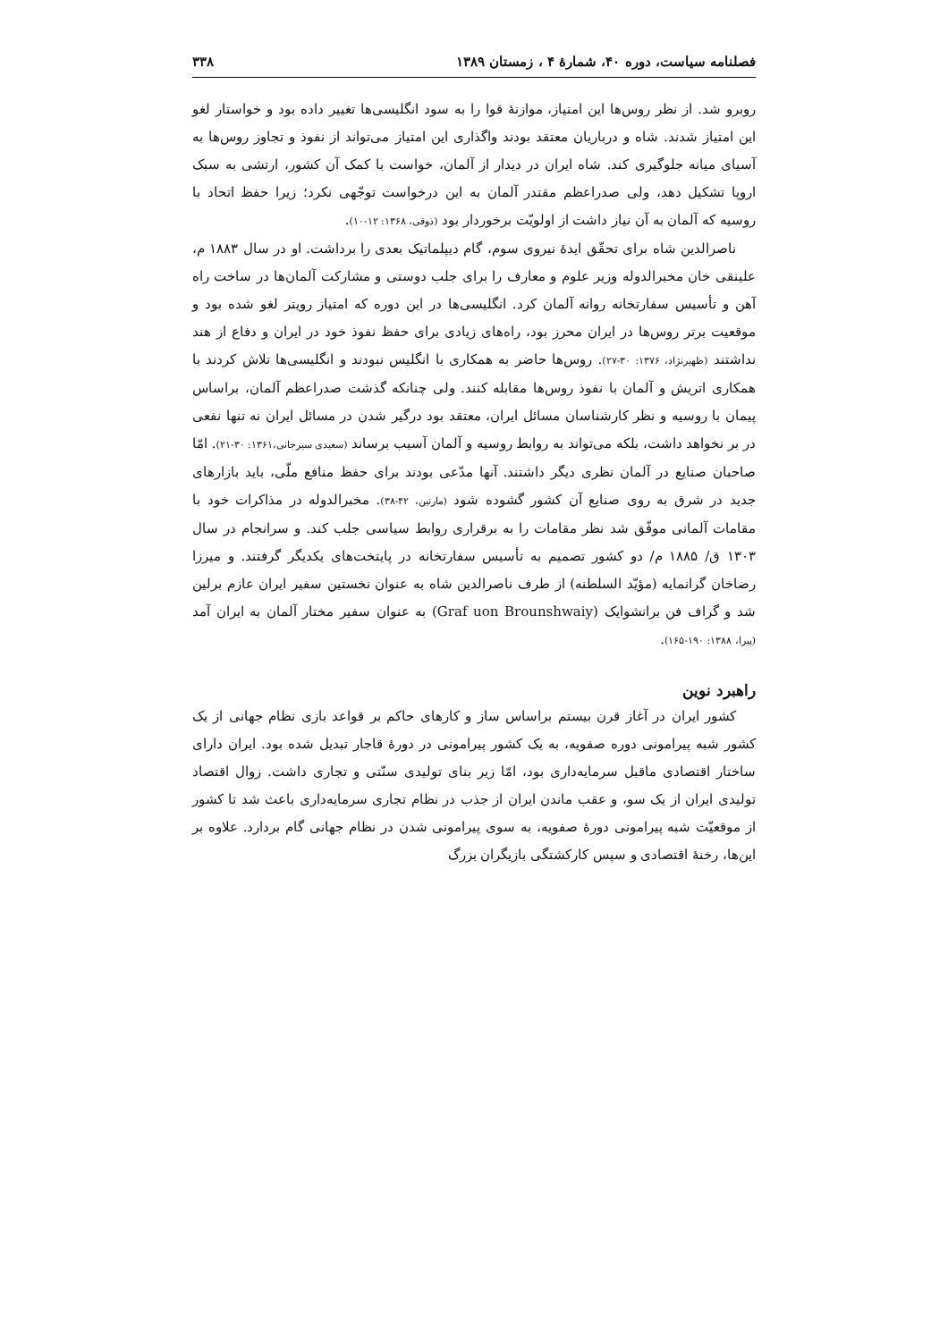فصلنامه سیاست، دوره ۴۰، شمارهٔ ۴ ، زمستان ۱۳۸۹ ۳۳۸
روبرو شد. از نظر روس‌ها این امتیاز، موازنهٔ قوا را به سود انگلیسی‌ها تغییر داده بود و خواستار لغو این امتیاز شدند. شاه و درباریان معتقد بودند واگذاری این امتیاز می‌تواند از نفوذ و تجاوز روس‌ها به آسیای میانه جلوگیری کند. شاه ایران در دیدار از آلمان، خواست با کمک آن کشور، ارتشی به سبک اروپا تشکیل دهد، ولی صدراعظم مقتدر آلمان به این درخواست توجّهی نکرد؛ زیرا حفظ اتحاد با روسیه که آلمان به آن نیاز داشت از اولویّت برخوردار بود (ذوقی، ۱۳۶۸: ۱۲-۱۰).
ناصرالدین شاه برای تحقّق ایدهٔ نیروی سوم، گام دیپلماتیک بعدی را برداشت. او در سال ۱۸۸۳ م، علینقی خان مخبرالدوله وزیر علوم و معارف را برای جلب دوستی و مشارکت آلمان‌ها در ساخت راه آهن و تأسیس سفارتخانه روانه آلمان کرد. انگلیسی‌ها در این دوره که امتیاز رویتر لغو شده بود و موقعیت برتر روس‌ها در ایران محرز بود، راه‌های زیادی برای حفظ نفوذ خود در ایران و دفاع از هند نداشتند (ظهیرنژاد، ۱۳۷۶: ۳۰-۲۷). روس‌ها حاضر به همکاری با انگلیس نبودند و انگلیسی‌ها تلاش کردند با همکاری اتریش و آلمان با نفوذ روس‌ها مقابله کنند. ولی چنانکه گذشت صدراعظم آلمان، براساس پیمان با روسیه و نظر کارشناسان مسائل ایران، معتقد بود درگیر شدن در مسائل ایران نه تنها نفعی در بر نخواهد داشت، بلکه می‌تواند به روابط روسیه و آلمان آسیب برساند (سعیدی سیرجانی،۱۳۶۱: ۳۰-۲۱). امّا صاحبان صنایع در آلمان نظری دیگر داشتند. آنها مدّعی بودند برای حفظ منافع ملّی، باید بازارهای جدید در شرق به روی صنایع آن کشور گشوده شود (مارتین، ۴۲-۳۸). مخبرالدوله در مذاکرات خود با مقامات آلمانی موفّق شد نظر مقامات را به برقراری روابط سیاسی جلب کند. و سرانجام در سال ۱۳۰۳ ق/ ۱۸۸۵ م/ دو کشور تصمیم به تأسیس سفارتخانه در پایتخت‌های یکدیگر گرفتند. و میرزا رضاخان گرانمایه (مؤیّد السلطنه) از طرف ناصرالدین شاه به عنوان نخستین سفیر ایران عازم برلین شد و گراف فن برانشوایک (Graf uon Brounshwaiy) به عنوان سفیر مختار آلمان به ایران آمد (پیرا، ۱۳۸۸: ۱۹۰-۱۶۵).
راهبرد نوین
کشور ایران در آغاز قرن بیستم براساس ساز و کارهای حاکم بر قواعد بازی نظام جهانی از یک کشور شبه پیرامونی دوره صفویه، به یک کشور پیرامونی در دورهٔ قاجار تبدیل شده بود. ایران دارای ساختار اقتصادی ماقبل سرمایه‌داری بود، امّا زیر بنای تولیدی سنّتی و تجاری داشت. زوال اقتصاد تولیدی ایران از یک سو، و عقب ماندن ایران از جذب در نظام تجاری سرمایه‌داری باعث شد تا کشور از موقعیّت شبه پیرامونی دورهٔ صفویه، به سوی پیرامونی شدن در نظام جهانی گام بردارد. علاوه بر این‌ها، رخنهٔ اقتصادی و سپس کارکشتگی بازیگران بزرگ